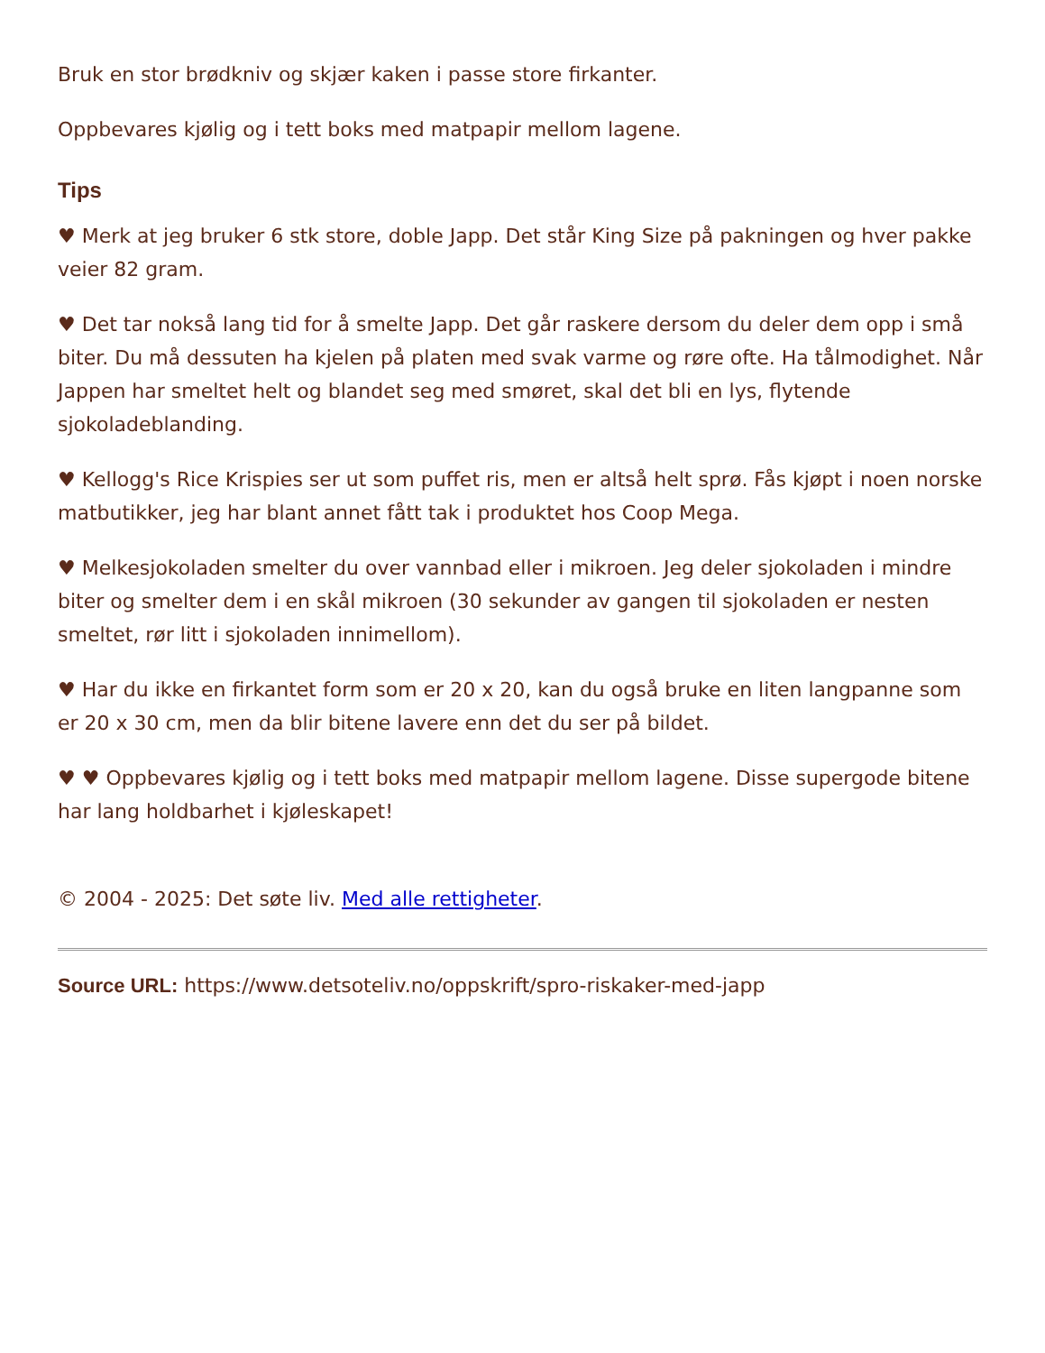Bruk en stor brødkniv og skjær kaken i passe store firkanter.
Oppbevares kjølig og i tett boks med matpapir mellom lagene.
Tips
♥ Merk at jeg bruker 6 stk store, doble Japp. Det står King Size på pakningen og hver pakke veier 82 gram.
♥ Det tar nokså lang tid for å smelte Japp. Det går raskere dersom du deler dem opp i små biter. Du må dessuten ha kjelen på platen med svak varme og røre ofte. Ha tålmodighet. Når Jappen har smeltet helt og blandet seg med smøret, skal det bli en lys, flytende sjokoladeblanding.
♥ Kellogg's Rice Krispies ser ut som puffet ris, men er altså helt sprø. Fås kjøpt i noen norske matbutikker, jeg har blant annet fått tak i produktet hos Coop Mega.
♥ Melkesjokoladen smelter du over vannbad eller i mikroen. Jeg deler sjokoladen i mindre biter og smelter dem i en skål mikroen (30 sekunder av gangen til sjokoladen er nesten smeltet, rør litt i sjokoladen innimellom).
♥ Har du ikke en firkantet form som er 20 x 20, kan du også bruke en liten langpanne som er 20 x 30 cm, men da blir bitene lavere enn det du ser på bildet.
♥ ♥ Oppbevares kjølig og i tett boks med matpapir mellom lagene. Disse supergode bitene har lang holdbarhet i kjøleskapet!
© 2004 - 2025: Det søte liv. Med alle rettigheter.
Source URL: https://www.detsoteliv.no/oppskrift/spro-riskaker-med-japp